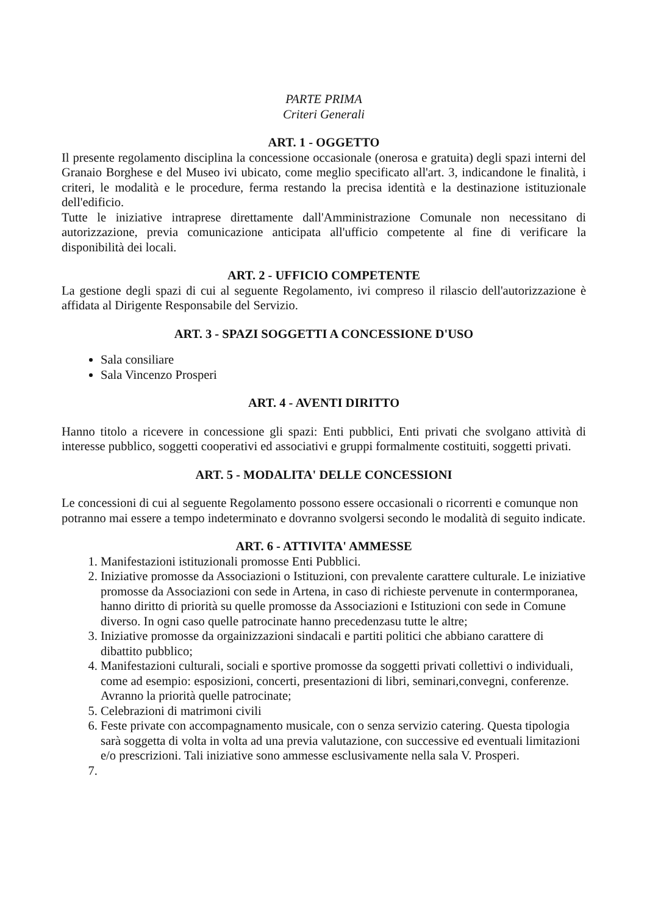PARTE PRIMA
Criteri Generali
ART. 1 - OGGETTO
Il presente regolamento disciplina la concessione occasionale (onerosa e gratuita) degli spazi interni del Granaio Borghese e del Museo ivi ubicato, come meglio specificato all'art. 3, indicandone le finalità, i criteri, le modalità e le procedure, ferma restando la precisa identità e la destinazione istituzionale dell'edificio.
Tutte le iniziative intraprese direttamente dall'Amministrazione Comunale non necessitano di autorizzazione, previa comunicazione anticipata all'ufficio competente al fine di verificare la disponibilità dei locali.
ART. 2 - UFFICIO COMPETENTE
La gestione degli spazi di cui al seguente Regolamento, ivi compreso il rilascio dell'autorizzazione è affidata al Dirigente Responsabile del Servizio.
ART. 3 - SPAZI SOGGETTI A CONCESSIONE D'USO
Sala consiliare
Sala Vincenzo Prosperi
ART. 4 - AVENTI DIRITTO
Hanno titolo a ricevere in concessione gli spazi: Enti pubblici, Enti privati che svolgano attività di interesse pubblico, soggetti cooperativi ed associativi e gruppi formalmente costituiti, soggetti privati.
ART. 5 - MODALITA' DELLE CONCESSIONI
Le concessioni di cui al seguente Regolamento possono essere occasionali o ricorrenti e comunque non potranno mai essere a tempo indeterminato e dovranno svolgersi secondo le modalità di seguito indicate.
ART. 6 - ATTIVITA' AMMESSE
1. Manifestazioni istituzionali promosse Enti Pubblici.
2. Iniziative promosse da Associazioni o Istituzioni, con prevalente carattere culturale. Le iniziative promosse da Associazioni con sede in Artena, in caso di richieste pervenute in contermporanea, hanno diritto di priorità su quelle promosse da Associazioni e Istituzioni con sede in Comune diverso. In ogni caso quelle patrocinate hanno precedenzasu tutte le altre;
3. Iniziative promosse da orgainizzazioni sindacali e partiti politici che abbiano carattere di dibattito pubblico;
4. Manifestazioni culturali, sociali e sportive promosse da soggetti privati collettivi o individuali, come ad esempio: esposizioni, concerti, presentazioni di libri, seminari,convegni, conferenze. Avranno la priorità quelle patrocinate;
5. Celebrazioni di matrimoni civili
6. Feste private con accompagnamento musicale, con o senza servizio catering. Questa tipologia sarà soggetta di volta in volta ad una previa valutazione, con successive ed eventuali limitazioni e/o prescrizioni. Tali iniziative sono ammesse esclusivamente nella sala V. Prosperi.